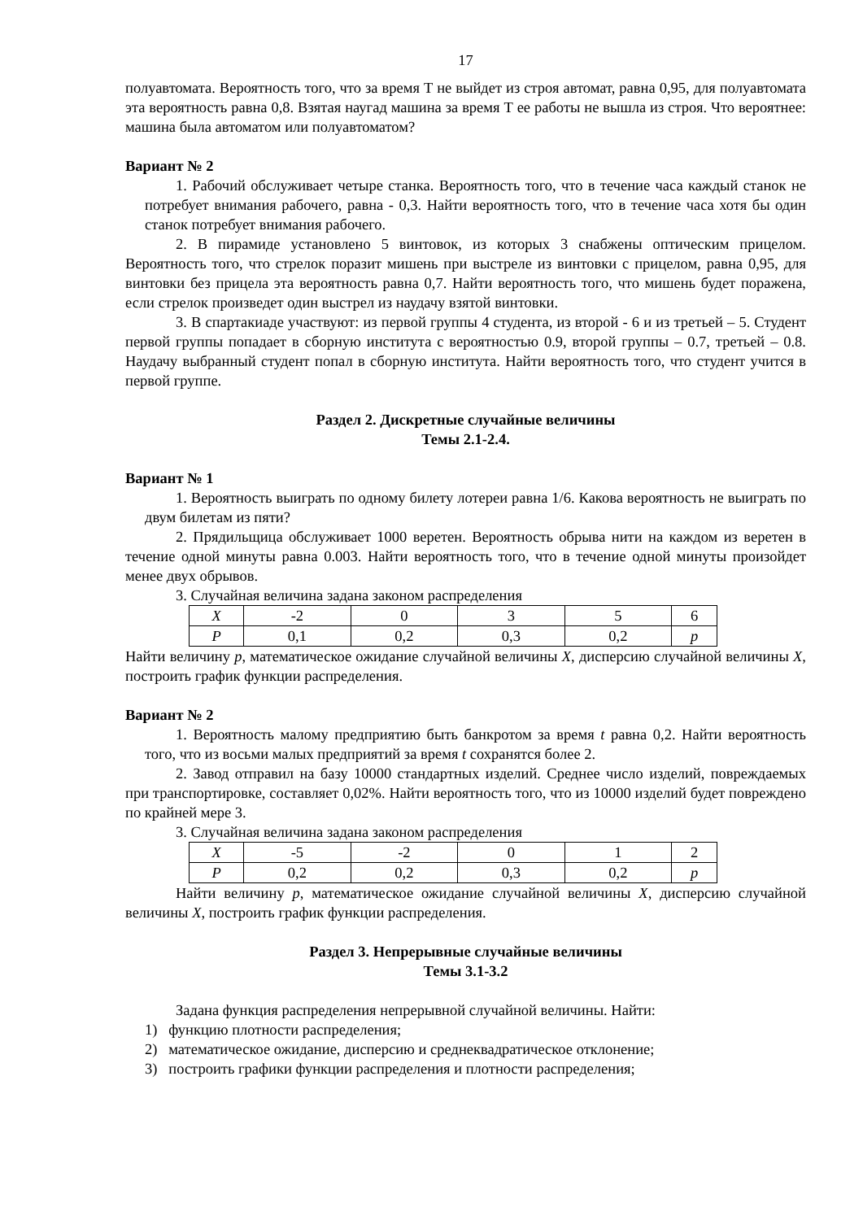17
полуавтомата. Вероятность того, что за время Т не выйдет из строя автомат, равна 0,95, для полуавтомата эта вероятность равна 0,8. Взятая наугад машина за время Т ее работы не вышла из строя. Что вероятнее: машина была автоматом или полуавтоматом?
Вариант № 2
1. Рабочий обслуживает четыре станка. Вероятность того, что в течение часа каждый станок не потребует внимания рабочего, равна - 0,3. Найти вероятность того, что в течение часа хотя бы один станок потребует внимания рабочего.
2. В пирамиде установлено 5 винтовок, из которых 3 снабжены оптическим прицелом. Вероятность того, что стрелок поразит мишень при выстреле из винтовки с прицелом, равна 0,95, для винтовки без прицела эта вероятность равна 0,7. Найти вероятность того, что мишень будет поражена, если стрелок произведет один выстрел из наудачу взятой винтовки.
3. В спартакиаде участвуют: из первой группы 4 студента, из второй - 6 и из третьей – 5. Студент первой группы попадает в сборную института с вероятностью 0.9, второй группы – 0.7, третьей – 0.8. Наудачу выбранный студент попал в сборную института. Найти вероятность того, что студент учится в первой группе.
Раздел 2. Дискретные случайные величины
Темы 2.1-2.4.
Вариант № 1
1. Вероятность выиграть по одному билету лотереи равна 1/6. Какова вероятность не выиграть по двум билетам из пяти?
2. Прядильщица обслуживает 1000 веретен. Вероятность обрыва нити на каждом из веретен в течение одной минуты равна 0.003. Найти вероятность того, что в течение одной минуты произойдет менее двух обрывов.
3. Случайная величина задана законом распределения
| X | -2 | 0 | 3 | 5 | 6 |
| P | 0,1 | 0,2 | 0,3 | 0,2 | p |
Найти величину p, математическое ожидание случайной величины X, дисперсию случайной величины X, построить график функции распределения.
Вариант № 2
1. Вероятность малому предприятию быть банкротом за время t равна 0,2. Найти вероятность того, что из восьми малых предприятий за время t сохранятся более 2.
2. Завод отправил на базу 10000 стандартных изделий. Среднее число изделий, повреждаемых при транспортировке, составляет 0,02%. Найти вероятность того, что из 10000 изделий будет повреждено по крайней мере 3.
3. Случайная величина задана законом распределения
| X | -5 | -2 | 0 | 1 | 2 |
| P | 0,2 | 0,2 | 0,3 | 0,2 | p |
Найти величину p, математическое ожидание случайной величины X, дисперсию случайной величины X, построить график функции распределения.
Раздел 3. Непрерывные случайные величины
Темы 3.1-3.2
Задана функция распределения непрерывной случайной величины. Найти:
1) функцию плотности распределения;
2) математическое ожидание, дисперсию и среднеквадратическое отклонение;
3) построить графики функции распределения и плотности распределения;